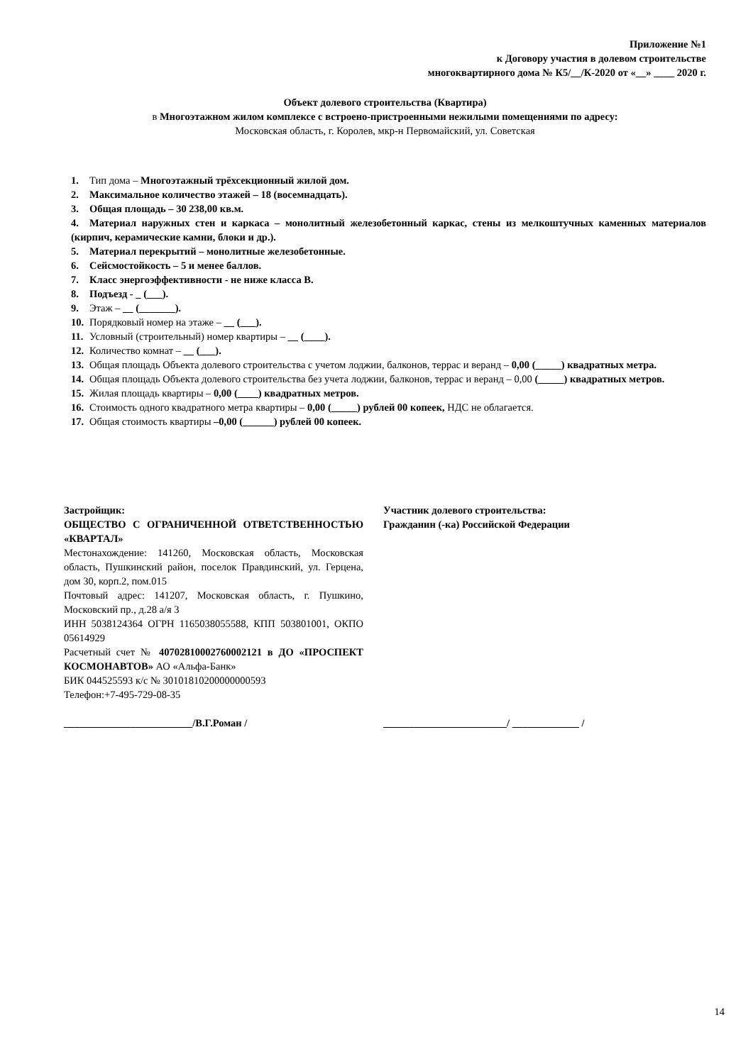Приложение №1
к Договору участия в долевом строительстве
многоквартирного дома № К5/__/К-2020 от «__» ____ 2020 г.
Объект долевого строительства (Квартира)
в Многоэтажном жилом комплексе с встроено-пристроенными нежилыми помещениями по адресу:
Московская область, г. Королев, мкр-н Первомайский, ул. Советская
1. Тип дома – Многоэтажный трёхсекционный жилой дом.
2. Максимальное количество этажей – 18 (восемнадцать).
3. Общая площадь – 30 238,00 кв.м.
4. Материал наружных стен и каркаса – монолитный железобетонный каркас, стены из мелкоштучных каменных материалов (кирпич, керамические камни, блоки и др.).
5. Материал перекрытий – монолитные железобетонные.
6. Сейсмостойкость – 5 и менее баллов.
7. Класс энергоэффективности - не ниже класса В.
8. Подъезд - _ (___).
9. Этаж – __ (_______).
10. Порядковый номер на этаже – __ (___).
11. Условный (строительный) номер квартиры – __ (____).
12. Количество комнат – __ (___).
13. Общая площадь Объекта долевого строительства с учетом лоджии, балконов, террас и веранд – 0,00 (_____) квадратных метра.
14. Общая площадь Объекта долевого строительства без учета лоджии, балконов, террас и веранд – 0,00 (_____) квадратных метров.
15. Жилая площадь квартиры – 0,00 (____) квадратных метров.
16. Стоимость одного квадратного метра квартиры – 0,00 (_____) рублей 00 копеек, НДС не облагается.
17. Общая стоимость квартиры –0,00 (______) рублей 00 копеек.
Застройщик:
ОБЩЕСТВО С ОГРАНИЧЕННОЙ ОТВЕТСТВЕННОСТЬЮ «КВАРТАЛ»
Местонахождение: 141260, Московская область, Московская область, Пушкинский район, поселок Правдинский, ул. Герцена, дом 30, корп.2, пом.015
Почтовый адрес: 141207, Московская область, г. Пушкино, Московский пр., д.28 а/я 3
ИНН 5038124364 ОГРН 1165038055588, КПП 503801001, ОКПО 05614929
Расчетный счет № 40702810002760002121 в ДО «ПРОСПЕКТ КОСМОНАВТОВ» АО «Альфа-Банк»
БИК 044525593 к/с № 30101810200000000593
Телефон:+7-495-729-08-35
_________________________/В.Г.Роман /
Участник долевого строительства:
Гражданин (-ка) Российской Федерации
________________________/ _____________ /
14